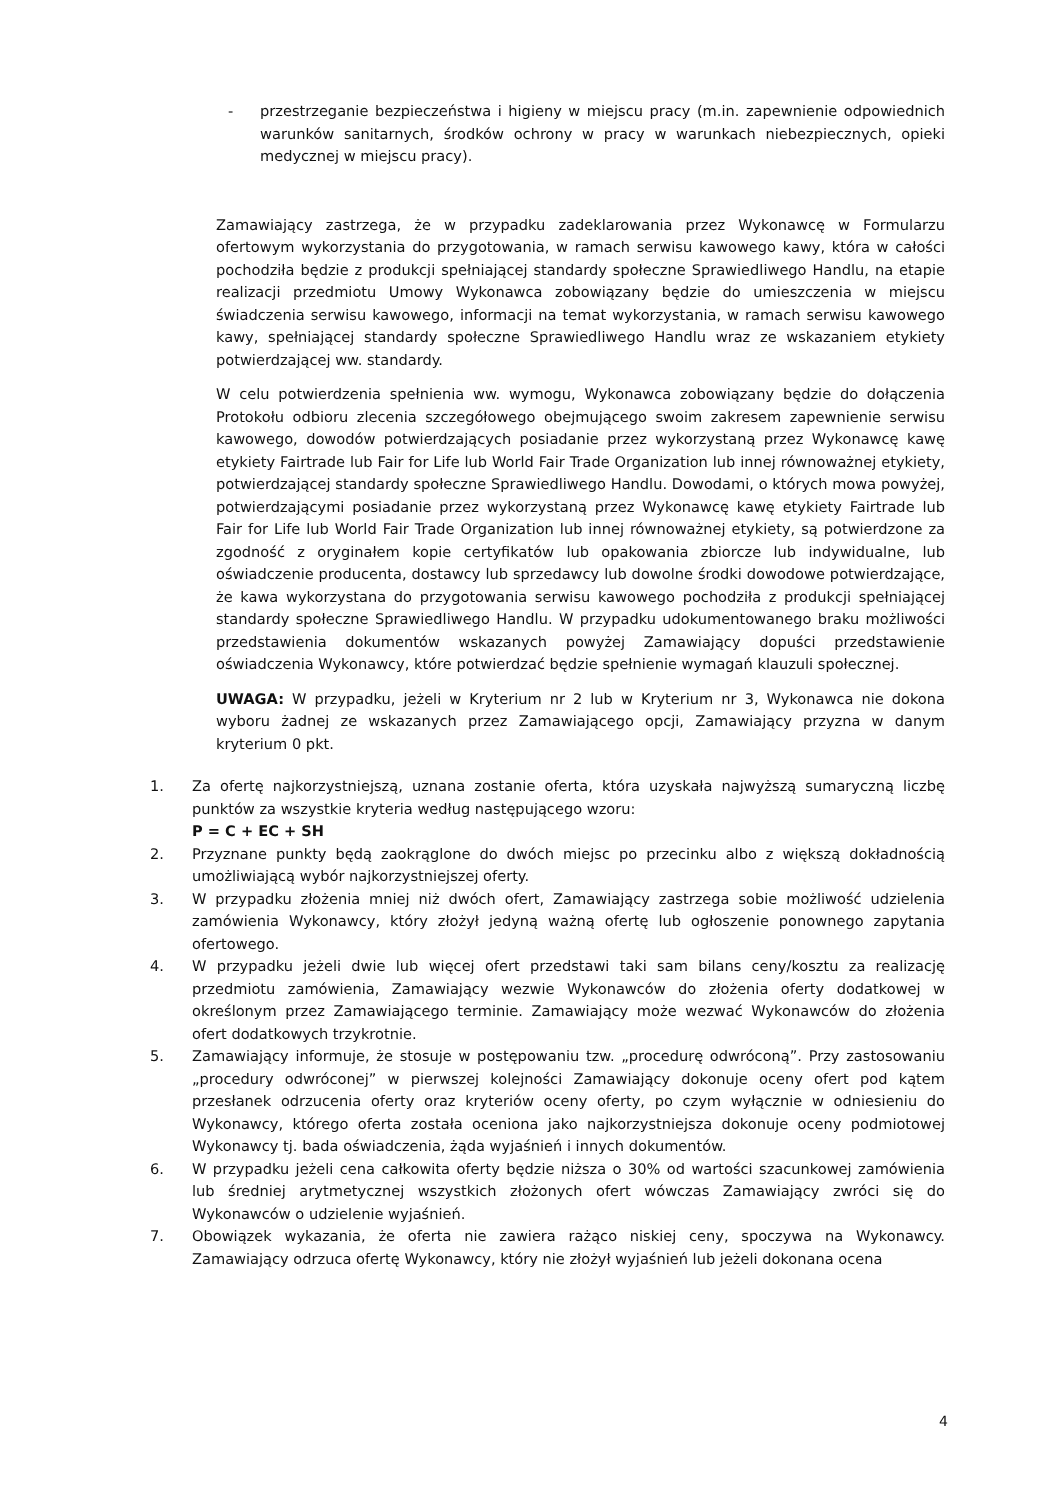- przestrzeganie bezpieczeństwa i higieny w miejscu pracy (m.in. zapewnienie odpowiednich warunków sanitarnych, środków ochrony w pracy w warunkach niebezpiecznych, opieki medycznej w miejscu pracy).
Zamawiający zastrzega, że w przypadku zadeklarowania przez Wykonawcę w Formularzu ofertowym wykorzystania do przygotowania, w ramach serwisu kawowego kawy, która w całości pochodziła będzie z produkcji spełniającej standardy społeczne Sprawiedliwego Handlu, na etapie realizacji przedmiotu Umowy Wykonawca zobowiązany będzie do umieszczenia w miejscu świadczenia serwisu kawowego, informacji na temat wykorzystania, w ramach serwisu kawowego kawy, spełniającej standardy społeczne Sprawiedliwego Handlu wraz ze wskazaniem etykiety potwierdzającej ww. standardy.
W celu potwierdzenia spełnienia ww. wymogu, Wykonawca zobowiązany będzie do dołączenia Protokołu odbioru zlecenia szczegółowego obejmującego swoim zakresem zapewnienie serwisu kawowego, dowodów potwierdzających posiadanie przez wykorzystaną przez Wykonawcę kawę etykiety Fairtrade lub Fair for Life lub World Fair Trade Organization lub innej równoważnej etykiety, potwierdzającej standardy społeczne Sprawiedliwego Handlu. Dowodami, o których mowa powyżej, potwierdzającymi posiadanie przez wykorzystaną przez Wykonawcę kawę etykiety Fairtrade lub Fair for Life lub World Fair Trade Organization lub innej równoważnej etykiety, są potwierdzone za zgodność z oryginałem kopie certyfikatów lub opakowania zbiorcze lub indywidualne, lub oświadczenie producenta, dostawcy lub sprzedawcy lub dowolne środki dowodowe potwierdzające, że kawa wykorzystana do przygotowania serwisu kawowego pochodziła z produkcji spełniającej standardy społeczne Sprawiedliwego Handlu. W przypadku udokumentowanego braku możliwości przedstawienia dokumentów wskazanych powyżej Zamawiający dopuści przedstawienie oświadczenia Wykonawcy, które potwierdzać będzie spełnienie wymagań klauzuli społecznej.
UWAGA: W przypadku, jeżeli w Kryterium nr 2 lub w Kryterium nr 3, Wykonawca nie dokona wyboru żadnej ze wskazanych przez Zamawiającego opcji, Zamawiający przyzna w danym kryterium 0 pkt.
1. Za ofertę najkorzystniejszą, uznana zostanie oferta, która uzyskała najwyższą sumaryczną liczbę punktów za wszystkie kryteria według następującego wzoru:
P = C + EC + SH
2. Przyznane punkty będą zaokrąglone do dwóch miejsc po przecinku albo z większą dokładnością umożliwiającą wybór najkorzystniejszej oferty.
3. W przypadku złożenia mniej niż dwóch ofert, Zamawiający zastrzega sobie możliwość udzielenia zamówienia Wykonawcy, który złożył jedyną ważną ofertę lub ogłoszenie ponownego zapytania ofertowego.
4. W przypadku jeżeli dwie lub więcej ofert przedstawi taki sam bilans ceny/kosztu za realizację przedmiotu zamówienia, Zamawiający wezwie Wykonawców do złożenia oferty dodatkowej w określonym przez Zamawiającego terminie. Zamawiający może wezwać Wykonawców do złożenia ofert dodatkowych trzykrotnie.
5. Zamawiający informuje, że stosuje w postępowaniu tzw. „procedurę odwróconą”. Przy zastosowaniu „procedury odwróconej” w pierwszej kolejności Zamawiający dokonuje oceny ofert pod kątem przesłanek odrzucenia oferty oraz kryteriów oceny oferty, po czym wyłącznie w odniesieniu do Wykonawcy, którego oferta została oceniona jako najkorzystniejsza dokonuje oceny podmiotowej Wykonawcy tj. bada oświadczenia, żąda wyjaśnień i innych dokumentów.
6. W przypadku jeżeli cena całkowita oferty będzie niższa o 30% od wartości szacunkowej zamówienia lub średniej arytmetycznej wszystkich złożonych ofert wówczas Zamawiający zwróci się do Wykonawców o udzielenie wyjaśnień.
7. Obowiązek wykazania, że oferta nie zawiera rażąco niskiej ceny, spoczywa na Wykonawcy. Zamawiający odrzuca ofertę Wykonawcy, który nie złożył wyjaśnień lub jeżeli dokonana ocena
4